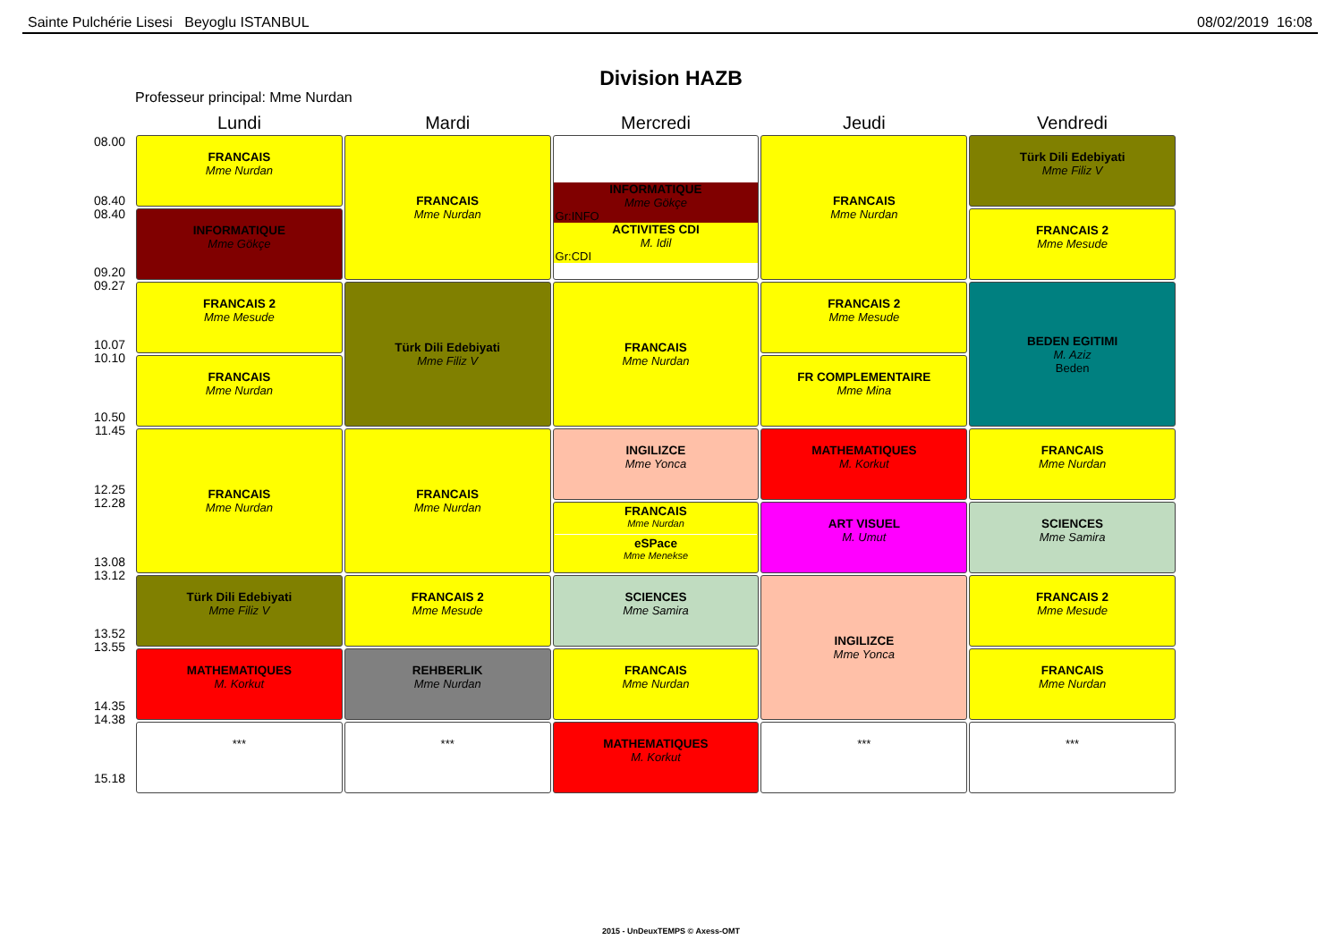Sainte Pulchérie Lisesi Beyoglu ISTANBUL 08/02/2019 16:08
Division HAZB
Professeur principal: Mme Nurdan
08.00
08.40
08.40
09.20
09.27
10.07
10.10
10.50
11.45
12.25
12.28
13.08
13.12
13.52
13.55
14.35
14.38
15.18
| Lundi | Mardi | Mercredi | Jeudi | Vendredi |
| --- | --- | --- | --- | --- |
| FRANCAIS Mme Nurdan | FRANCAIS Mme Nurdan | INFORMATIQUE Mme Gökçe Gr:INFO ACTIVITES CDI M. Idil Gr:CDI | FRANCAIS Mme Nurdan | Türk Dili Edebiyati Mme Filiz V |
| INFORMATIQUE Mme Gökçe | | | | FRANCAIS 2 Mme Mesude |
| FRANCAIS 2 Mme Mesude | Türk Dili Edebiyati Mme Filiz V | FRANCAIS Mme Nurdan | FRANCAIS 2 Mme Mesude | BEDEN EGITIMI M. Aziz Beden |
| FRANCAIS Mme Nurdan | | | FR COMPLEMENTAIRE Mme Mina | |
| FRANCAIS Mme Nurdan | FRANCAIS Mme Nurdan | INGILIZCE Mme Yonca | MATHEMATIQUES M. Korkut | FRANCAIS Mme Nurdan |
| | | FRANCAIS Mme Nurdan eSPace Mme Menekse | ART VISUEL M. Umut | SCIENCES Mme Samira |
| Türk Dili Edebiyati Mme Filiz V | FRANCAIS 2 Mme Mesude | SCIENCES Mme Samira | INGILIZCE Mme Yonca | FRANCAIS 2 Mme Mesude |
| MATHEMATIQUES M. Korkut | REHBERLIK Mme Nurdan | FRANCAIS Mme Nurdan | | FRANCAIS Mme Nurdan |
| *** | *** | MATHEMATIQUES M. Korkut | *** | *** |
2015 - UnDeuxTEMPS © Axess-OMT